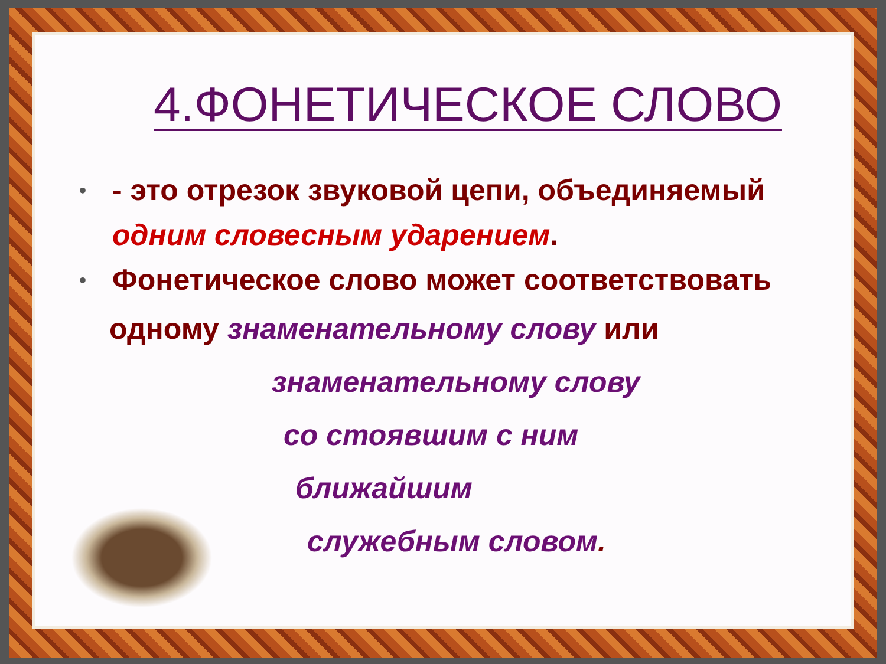4.ФОНЕТИЧЕСКОЕ СЛОВО
• - это отрезок звуковой цепи, объединяемый одним словесным ударением.
• Фонетическое слово может соответствовать
одному знаменательному слову или
знаменательному слову
со стоявшим с ним
ближайшим
служебным словом.